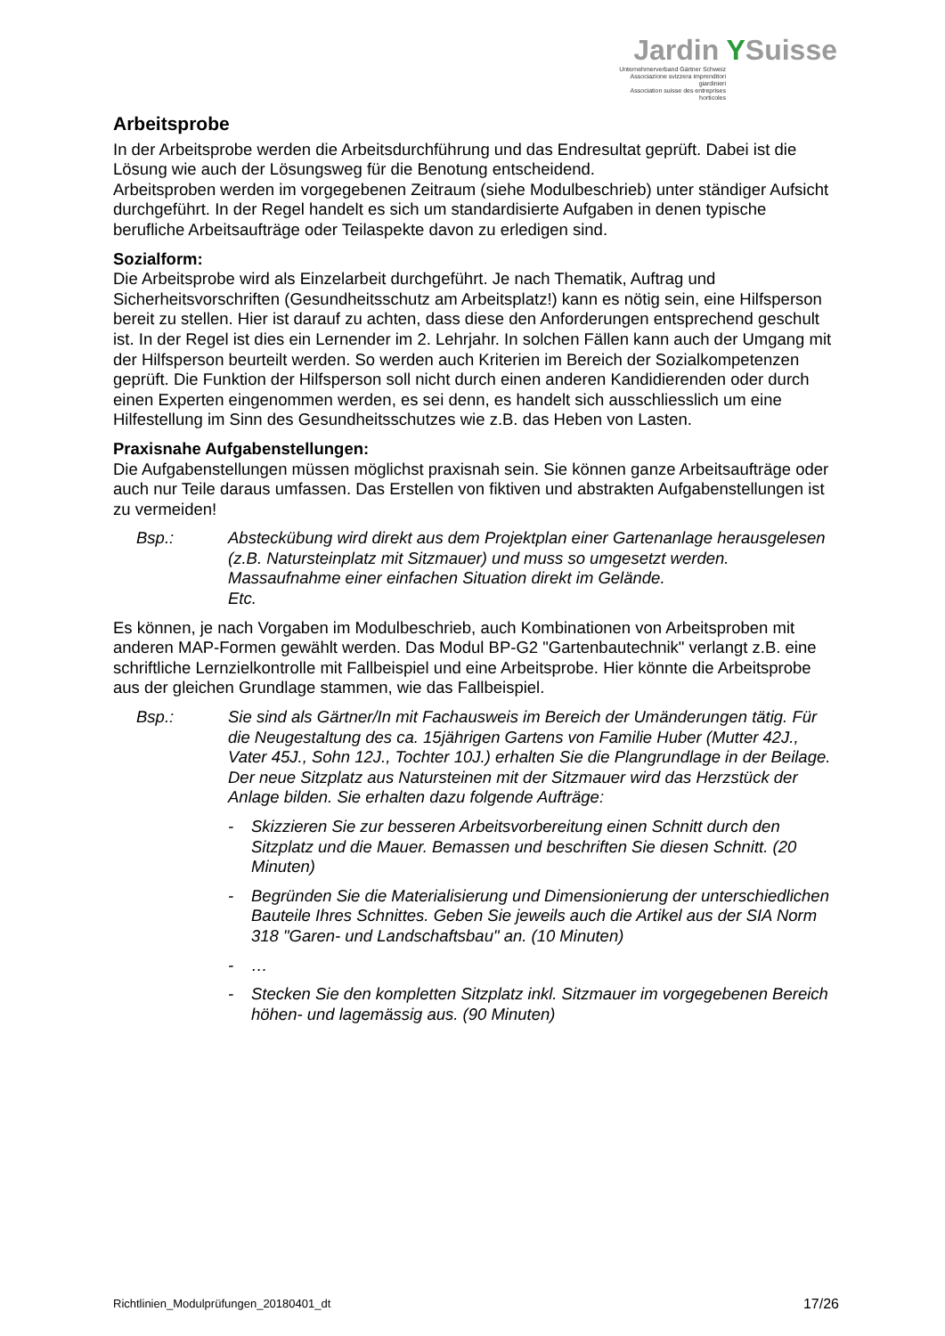Jardin YSuisse
Unternehmerverband Gärtner Schweiz
Associazione svizzera imprenditori giardinieri
Association suisse des entreprises horticoles
Arbeitsprobe
In der Arbeitsprobe werden die Arbeitsdurchführung und das Endresultat geprüft. Dabei ist die Lösung wie auch der Lösungsweg für die Benotung entscheidend.
Arbeitsproben werden im vorgegebenen Zeitraum (siehe Modulbeschrieb) unter ständiger Aufsicht durchgeführt. In der Regel handelt es sich um standardisierte Aufgaben in denen typische berufliche Arbeitsaufträge oder Teilaspekte davon zu erledigen sind.
Sozialform:
Die Arbeitsprobe wird als Einzelarbeit durchgeführt. Je nach Thematik, Auftrag und Sicherheitsvorschriften (Gesundheitsschutz am Arbeitsplatz!) kann es nötig sein, eine Hilfsperson bereit zu stellen. Hier ist darauf zu achten, dass diese den Anforderungen entsprechend geschult ist. In der Regel ist dies ein Lernender im 2. Lehrjahr. In solchen Fällen kann auch der Umgang mit der Hilfsperson beurteilt werden. So werden auch Kriterien im Bereich der Sozialkompetenzen geprüft. Die Funktion der Hilfsperson soll nicht durch einen anderen Kandidierenden oder durch einen Experten eingenommen werden, es sei denn, es handelt sich ausschliesslich um eine Hilfestellung im Sinn des Gesundheitsschutzes wie z.B. das Heben von Lasten.
Praxisnahe Aufgabenstellungen:
Die Aufgabenstellungen müssen möglichst praxisnah sein. Sie können ganze Arbeitsaufträge oder auch nur Teile daraus umfassen. Das Erstellen von fiktiven und abstrakten Aufgabenstellungen ist zu vermeiden!
Bsp.: Absteckübung wird direkt aus dem Projektplan einer Gartenanlage herausgelesen (z.B. Natursteinplatz mit Sitzmauer) und muss so umgesetzt werden. Massaufnahme einer einfachen Situation direkt im Gelände.
Etc.
Es können, je nach Vorgaben im Modulbeschrieb, auch Kombinationen von Arbeitsproben mit anderen MAP-Formen gewählt werden. Das Modul BP-G2 "Gartenbautechnik" verlangt z.B. eine schriftliche Lernzielkontrolle mit Fallbeispiel und eine Arbeitsprobe. Hier könnte die Arbeitsprobe aus der gleichen Grundlage stammen, wie das Fallbeispiel.
Bsp.: Sie sind als Gärtner/In mit Fachausweis im Bereich der Umänderungen tätig. Für die Neugestaltung des ca. 15jährigen Gartens von Familie Huber (Mutter 42J., Vater 45J., Sohn 12J., Tochter 10J.) erhalten Sie die Plangrundlage in der Beilage. Der neue Sitzplatz aus Natursteinen mit der Sitzmauer wird das Herzstück der Anlage bilden. Sie erhalten dazu folgende Aufträge:
- Skizzieren Sie zur besseren Arbeitsvorbereitung einen Schnitt durch den Sitzplatz und die Mauer. Bemassen und beschriften Sie diesen Schnitt. (20 Minuten)
- Begründen Sie die Materialisierung und Dimensionierung der unterschiedlichen Bauteile Ihres Schnittes. Geben Sie jeweils auch die Artikel aus der SIA Norm 318 "Garen- und Landschaftsbau" an. (10 Minuten)
- …
- Stecken Sie den kompletten Sitzplatz inkl. Sitzmauer im vorgegebenen Bereich höhen- und lagemässig aus. (90 Minuten)
Richtlinien_Modulprüfungen_20180401_dt 17/26